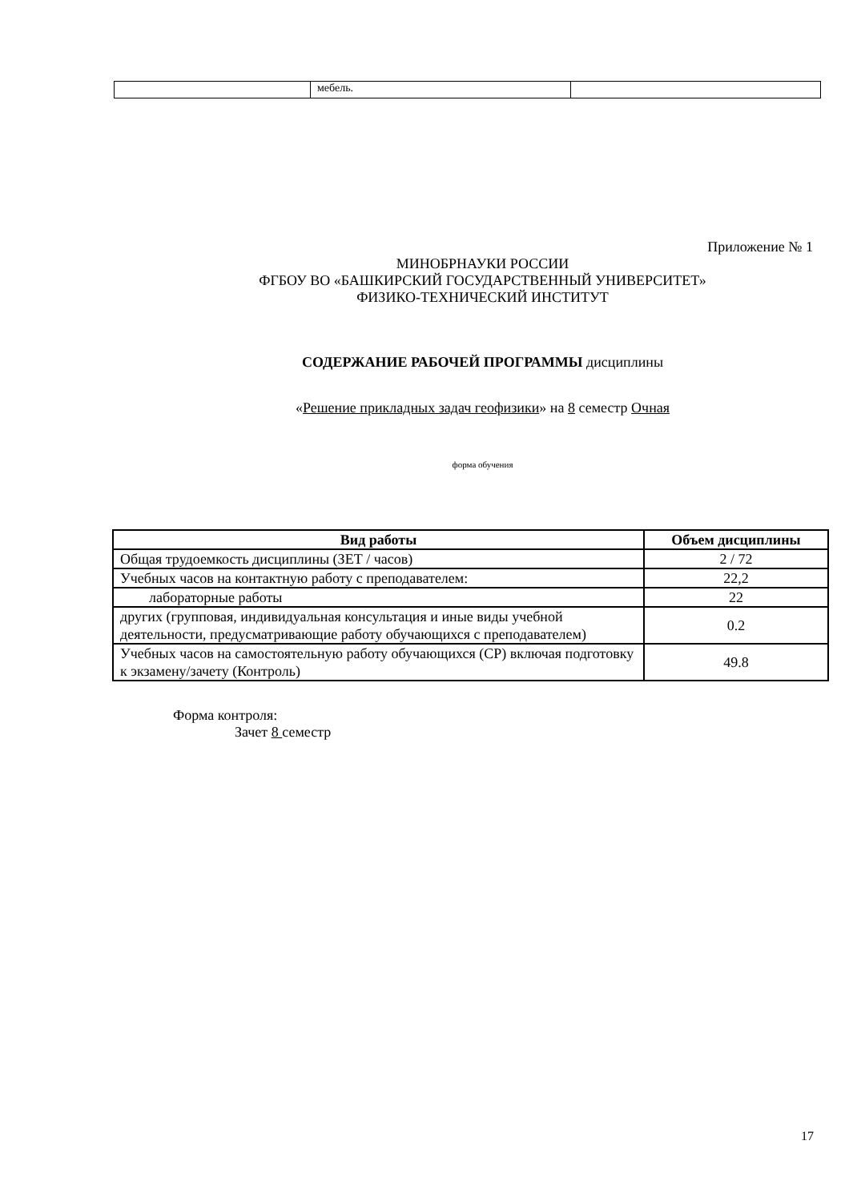| | мебель. | |
Приложение № 1
МИНОБРНАУКИ РОССИИ
ФГБОУ ВО «БАШКИРСКИЙ ГОСУДАРСТВЕННЫЙ УНИВЕРСИТЕТ»
ФИЗИКО-ТЕХНИЧЕСКИЙ ИНСТИТУТ
СОДЕРЖАНИЕ РАБОЧЕЙ ПРОГРАММЫ дисциплины
«Решение прикладных задач геофизики» на 8 семестр Очная
форма обучения
| Вид работы | Объем дисциплины |
| --- | --- |
| Общая трудоемкость дисциплины (ЗЕТ / часов) | 2 / 72 |
| Учебных часов на контактную работу с преподавателем: | 22,2 |
| лабораторные работы | 22 |
| других (групповая, индивидуальная консультация и иные виды учебной деятельности, предусматривающие работу обучающихся с преподавателем) | 0.2 |
| Учебных часов на самостоятельную работу обучающихся (СР) включая подготовку к экзамену/зачету (Контроль) | 49.8 |
Форма контроля:
Зачет 8 семестр
17